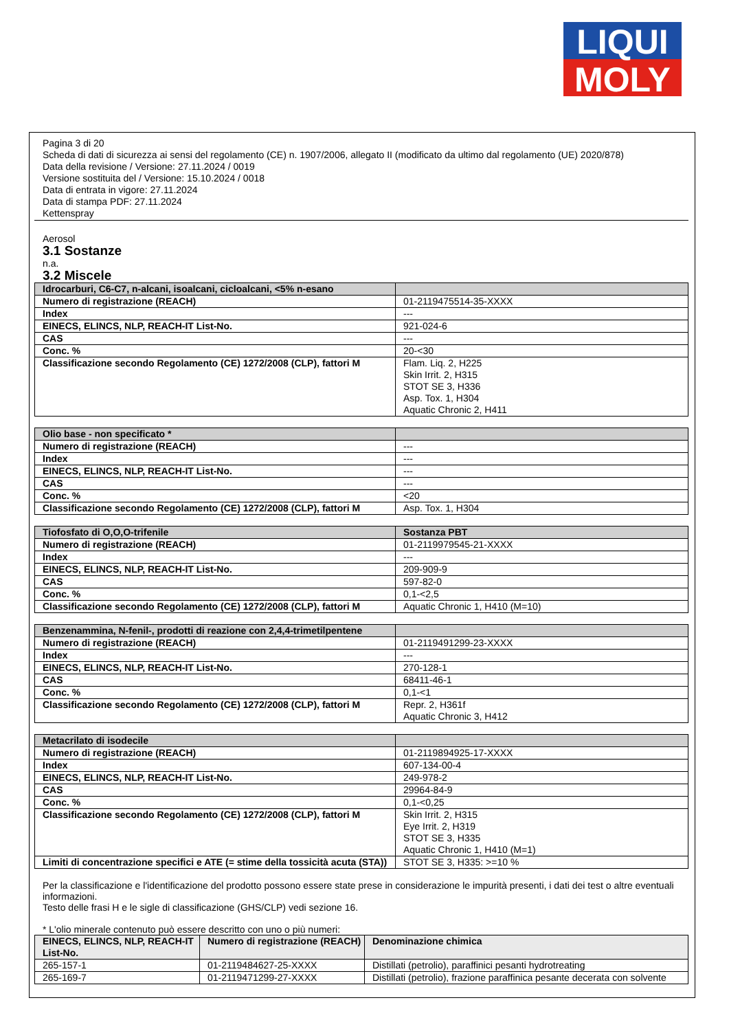LIQUI
MOLY
Pagina 3 di 20
Scheda di dati di sicurezza ai sensi del regolamento (CE) n. 1907/2006, allegato II (modificato da ultimo dal regolamento (UE) 2020/878)
Data della revisione / Versione: 27.11.2024 / 0019
Versione sostituita del / Versione: 15.10.2024 / 0018
Data di entrata in vigore: 27.11.2024
Data di stampa PDF: 27.11.2024
Kettenspray
Aerosol
3.1 Sostanze
n.a.
3.2 Miscele
| Idrocarburi, C6-C7, n-alcani, isoalcani, cicloalcani, <5% n-esano | |
| --- | --- |
| Numero di registrazione (REACH) | 01-2119475514-35-XXXX |
| Index | --- |
| EINECS, ELINCS, NLP, REACH-IT List-No. | 921-024-6 |
| CAS | --- |
| Conc. % | 20-<30 |
| Classificazione secondo Regolamento (CE) 1272/2008 (CLP), fattori M | Flam. Liq. 2, H225 Skin Irrit. 2, H315 STOT SE 3, H336 Asp. Tox. 1, H304 Aquatic Chronic 2, H411 |
| Olio base - non specificato * | |
| --- | --- |
| Numero di registrazione (REACH) | --- |
| Index | --- |
| EINECS, ELINCS, NLP, REACH-IT List-No. | --- |
| CAS | --- |
| Conc. % | <20 |
| Classificazione secondo Regolamento (CE) 1272/2008 (CLP), fattori M | Asp. Tox. 1, H304 |
| Tiofosfato di O,O,O-trifenile | Sostanza PBT |
| --- | --- |
| Numero di registrazione (REACH) | 01-2119979545-21-XXXX |
| Index | --- |
| EINECS, ELINCS, NLP, REACH-IT List-No. | 209-909-9 |
| CAS | 597-82-0 |
| Conc. % | 0,1-<2,5 |
| Classificazione secondo Regolamento (CE) 1272/2008 (CLP), fattori M | Aquatic Chronic 1, H410 (M=10) |
| Benzenammina, N-fenil-, prodotti di reazione con 2,4,4-trimetilpentene | |
| --- | --- |
| Numero di registrazione (REACH) | 01-2119491299-23-XXXX |
| Index | --- |
| EINECS, ELINCS, NLP, REACH-IT List-No. | 270-128-1 |
| CAS | 68411-46-1 |
| Conc. % | 0,1-<1 |
| Classificazione secondo Regolamento (CE) 1272/2008 (CLP), fattori M | Repr. 2, H361f Aquatic Chronic 3, H412 |
| Metacrilato di isodecile | |
| --- | --- |
| Numero di registrazione (REACH) | 01-2119894925-17-XXXX |
| Index | 607-134-00-4 |
| EINECS, ELINCS, NLP, REACH-IT List-No. | 249-978-2 |
| CAS | 29964-84-9 |
| Conc. % | 0,1-<0,25 |
| Classificazione secondo Regolamento (CE) 1272/2008 (CLP), fattori M | Skin Irrit. 2, H315 Eye Irrit. 2, H319 STOT SE 3, H335 Aquatic Chronic 1, H410 (M=1) |
| Limiti di concentrazione specifici e ATE (= stime della tossicità acuta (STA)) | STOT SE 3, H335: >=10 % |
Per la classificazione e l'identificazione del prodotto possono essere state prese in considerazione le impurità presenti, i dati dei test o altre eventuali informazioni.
Testo delle frasi H e le sigle di classificazione (GHS/CLP) vedi sezione 16.
* L'olio minerale contenuto può essere descritto con uno o più numeri:
| EINECS, ELINCS, NLP, REACH-IT List-No. | Numero di registrazione (REACH) | Denominazione chimica |
| --- | --- | --- |
| 265-157-1 | 01-2119484627-25-XXXX | Distillati (petrolio), paraffinici pesanti hydrotreating |
| 265-169-7 | 01-2119471299-27-XXXX | Distillati (petrolio), frazione paraffinica pesante decerata con solvente |